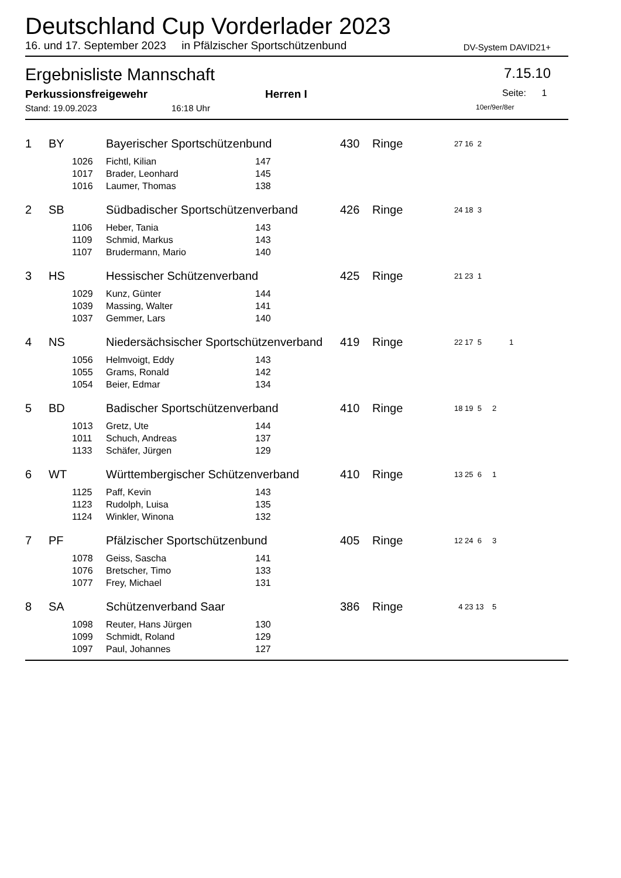Deutschland Cup Vorderlader 2023
16. und 17. September 2023 in Pfälzischer Sportschützenbund
DV-System DAVID21+
Ergebnisliste Mannschaft
7.15.10
Perkussionsfreigewehr Herren I
Seite: 1
Stand: 19.09.2023 16:18 Uhr
10er/9er/8er
| 1 | BY | | Bayerischer Sportschützenbund | | 430 | Ringe | 27 16 2 |
| | | 1026 | Fichtl, Kilian | 147 | | | |
| | | 1017 | Brader, Leonhard | 145 | | | |
| | | 1016 | Laumer, Thomas | 138 | | | |
| 2 | SB | | Südbadischer Sportschützenverband | | 426 | Ringe | 24 18 3 |
| | | 1106 | Heber, Tania | 143 | | | |
| | | 1109 | Schmid, Markus | 143 | | | |
| | | 1107 | Brudermann, Mario | 140 | | | |
| 3 | HS | | Hessischer Schützenverband | | 425 | Ringe | 21 23 1 |
| | | 1029 | Kunz, Günter | 144 | | | |
| | | 1039 | Massing, Walter | 141 | | | |
| | | 1037 | Gemmer, Lars | 140 | | | |
| 4 | NS | | Niedersächsischer Sportschützenverband | | 419 | Ringe | 22 17 5 1 |
| | | 1056 | Helmvoigt, Eddy | 143 | | | |
| | | 1055 | Grams, Ronald | 142 | | | |
| | | 1054 | Beier, Edmar | 134 | | | |
| 5 | BD | | Badischer Sportschützenverband | | 410 | Ringe | 18 19 5 2 |
| | | 1013 | Gretz, Ute | 144 | | | |
| | | 1011 | Schuch, Andreas | 137 | | | |
| | | 1133 | Schäfer, Jürgen | 129 | | | |
| 6 | WT | | Württembergischer Schützenverband | | 410 | Ringe | 13 25 6 1 |
| | | 1125 | Paff, Kevin | 143 | | | |
| | | 1123 | Rudolph, Luisa | 135 | | | |
| | | 1124 | Winkler, Winona | 132 | | | |
| 7 | PF | | Pfälzischer Sportschützenbund | | 405 | Ringe | 12 24 6 3 |
| | | 1078 | Geiss, Sascha | 141 | | | |
| | | 1076 | Bretscher, Timo | 133 | | | |
| | | 1077 | Frey, Michael | 131 | | | |
| 8 | SA | | Schützenverband Saar | | 386 | Ringe | 4 23 13 5 |
| | | 1098 | Reuter, Hans Jürgen | 130 | | | |
| | | 1099 | Schmidt, Roland | 129 | | | |
| | | 1097 | Paul, Johannes | 127 | | | |